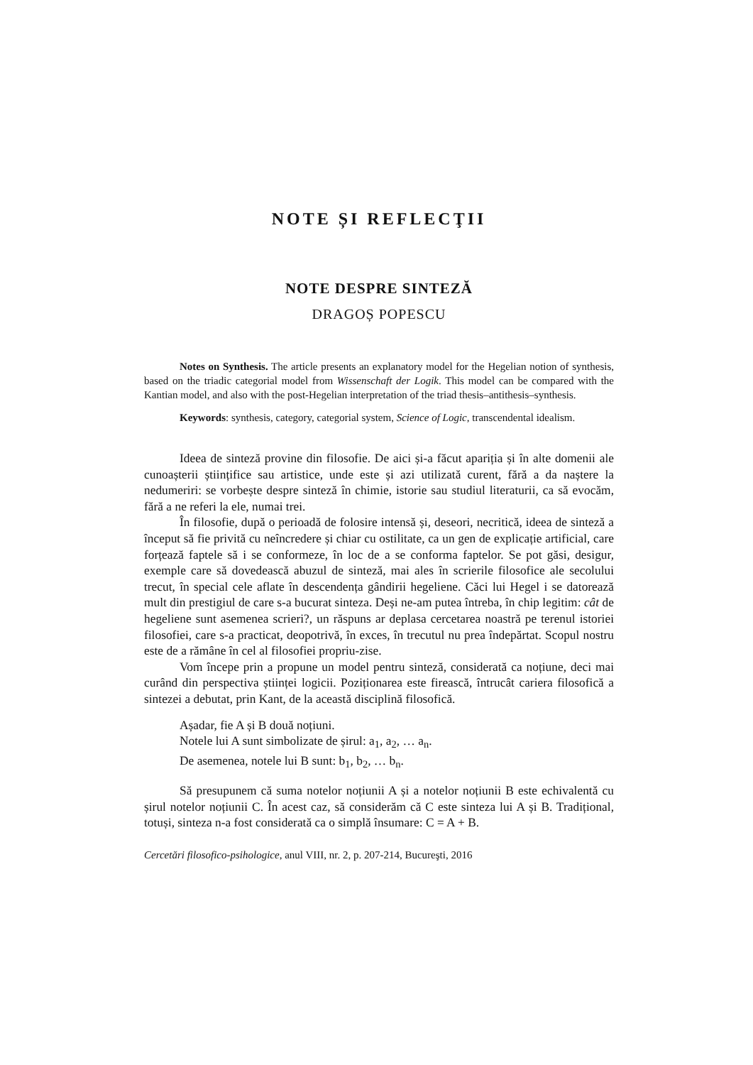NOTE ȘI REFLECŢII
NOTE DESPRE SINTEZĂ
DRAGOȘ POPESCU
Notes on Synthesis. The article presents an explanatory model for the Hegelian notion of synthesis, based on the triadic categorial model from Wissenschaft der Logik. This model can be compared with the Kantian model, and also with the post-Hegelian interpretation of the triad thesis–antithesis–synthesis.
Keywords: synthesis, category, categorial system, Science of Logic, transcendental idealism.
Ideea de sinteză provine din filosofie. De aici și-a făcut apariția și în alte domenii ale cunoașterii științifice sau artistice, unde este și azi utilizată curent, fără a da naștere la nedumeriri: se vorbește despre sinteză în chimie, istorie sau studiul literaturii, ca să evocăm, fără a ne referi la ele, numai trei.
În filosofie, după o perioadă de folosire intensă și, deseori, necritică, ideea de sinteză a început să fie privită cu neîncredere și chiar cu ostilitate, ca un gen de explicație artificial, care forțează faptele să i se conformeze, în loc de a se conforma faptelor. Se pot găsi, desigur, exemple care să dovedească abuzul de sinteză, mai ales în scrierile filosofice ale secolului trecut, în special cele aflate în descendența gândirii hegeliene. Căci lui Hegel i se datorează mult din prestigiul de care s-a bucurat sinteza. Deși ne-am putea întreba, în chip legitim: cât de hegeliene sunt asemenea scrieri?, un răspuns ar deplasa cercetarea noastră pe terenul istoriei filosofiei, care s-a practicat, deopotrivă, în exces, în trecutul nu prea îndepărtat. Scopul nostru este de a rămâne în cel al filosofiei propriu-zise.
Vom începe prin a propune un model pentru sinteză, considerată ca noțiune, deci mai curând din perspectiva științei logicii. Poziționarea este firească, întrucât cariera filosofică a sintezei a debutat, prin Kant, de la această disciplină filosofică.
Așadar, fie A și B două noțiuni.
Notele lui A sunt simbolizate de șirul: a<sub>1</sub>, a<sub>2</sub>, … a<sub>n</sub>.
De asemenea, notele lui B sunt: b<sub>1</sub>, b<sub>2</sub>, … b<sub>n</sub>.
Să presupunem că suma notelor noțiunii A și a notelor noțiunii B este echivalentă cu șirul notelor noțiunii C. În acest caz, să considerăm că C este sinteza lui A și B. Tradițional, totuși, sinteza n-a fost considerată ca o simplă însumare: C = A + B.
Cercetări filosofico-psihologice, anul VIII, nr. 2, p. 207-214, Bucureşti, 2016